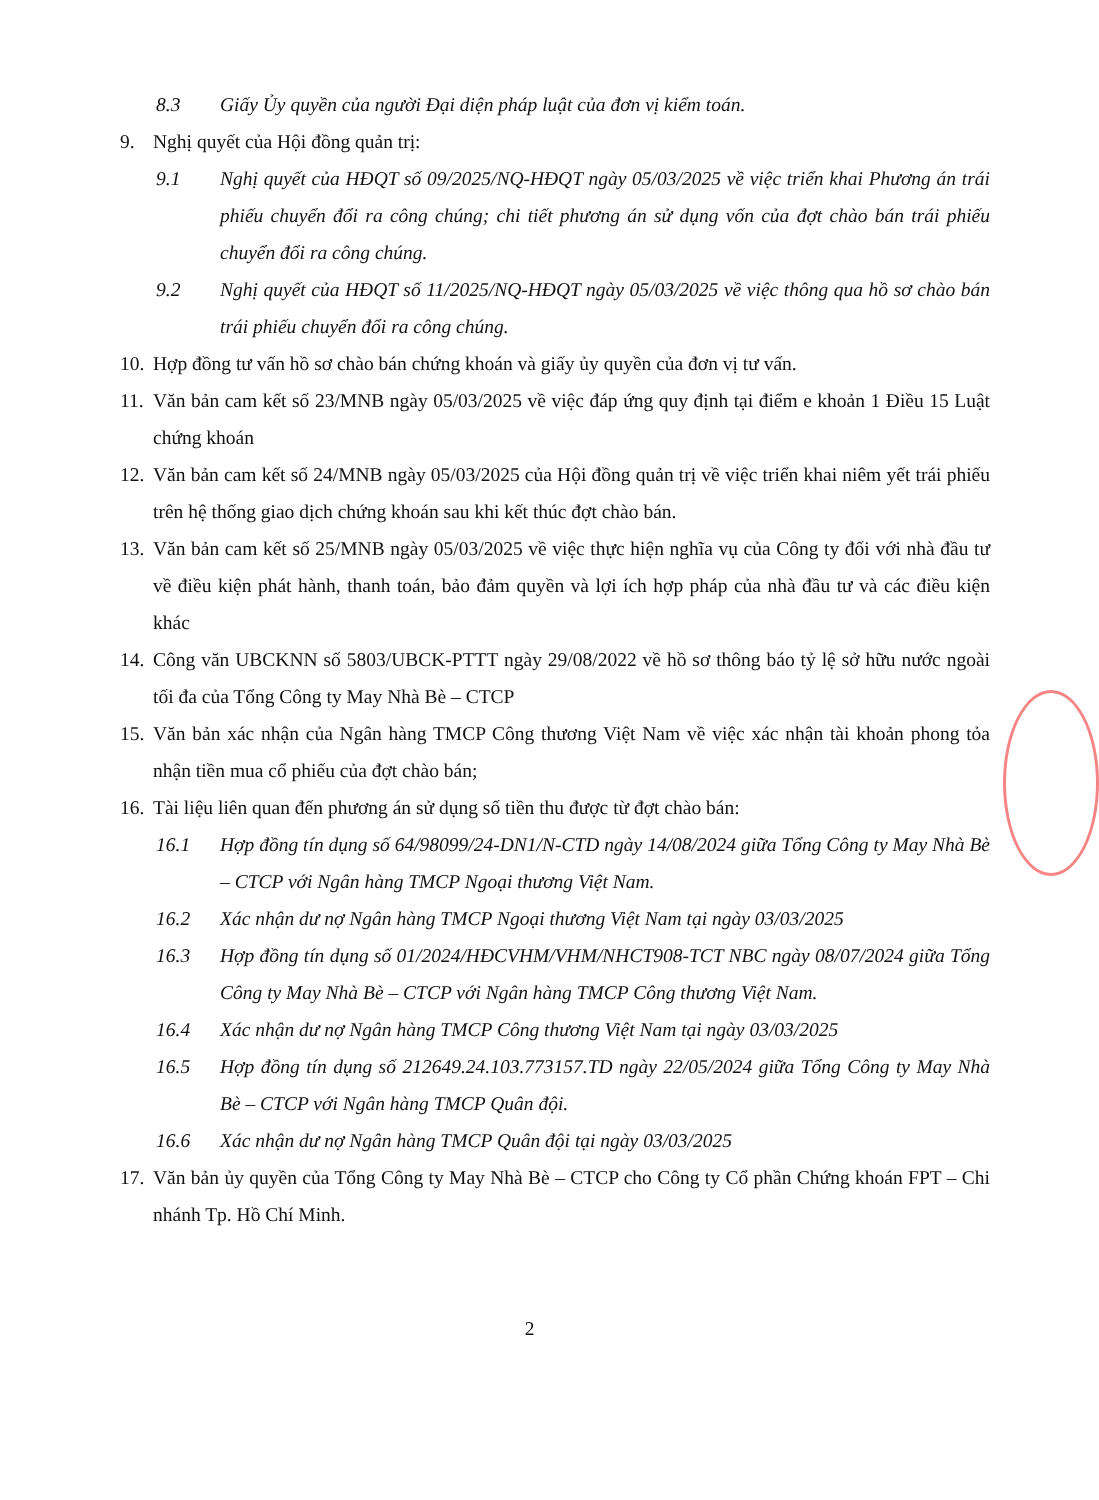8.3 Giấy Ủy quyền của người Đại diện pháp luật của đơn vị kiểm toán.
9. Nghị quyết của Hội đồng quản trị:
9.1 Nghị quyết của HĐQT số 09/2025/NQ-HĐQT ngày 05/03/2025 về việc triển khai Phương án trái phiếu chuyển đổi ra công chúng; chi tiết phương án sử dụng vốn của đợt chào bán trái phiếu chuyển đổi ra công chúng.
9.2 Nghị quyết của HĐQT số 11/2025/NQ-HĐQT ngày 05/03/2025 về việc thông qua hồ sơ chào bán trái phiếu chuyển đổi ra công chúng.
10. Hợp đồng tư vấn hồ sơ chào bán chứng khoán và giấy ủy quyền của đơn vị tư vấn.
11. Văn bản cam kết số 23/MNB ngày 05/03/2025 về việc đáp ứng quy định tại điểm e khoản 1 Điều 15 Luật chứng khoán
12. Văn bản cam kết số 24/MNB ngày 05/03/2025 của Hội đồng quản trị về việc triển khai niêm yết trái phiếu trên hệ thống giao dịch chứng khoán sau khi kết thúc đợt chào bán.
13. Văn bản cam kết số 25/MNB ngày 05/03/2025 về việc thực hiện nghĩa vụ của Công ty đối với nhà đầu tư về điều kiện phát hành, thanh toán, bảo đảm quyền và lợi ích hợp pháp của nhà đầu tư và các điều kiện khác
14. Công văn UBCKNN số 5803/UBCK-PTTT ngày 29/08/2022 về hồ sơ thông báo tỷ lệ sở hữu nước ngoài tối đa của Tổng Công ty May Nhà Bè – CTCP
15. Văn bản xác nhận của Ngân hàng TMCP Công thương Việt Nam về việc xác nhận tài khoản phong tỏa nhận tiền mua cổ phiếu của đợt chào bán;
16. Tài liệu liên quan đến phương án sử dụng số tiền thu được từ đợt chào bán:
16.1 Hợp đồng tín dụng số 64/98099/24-DN1/N-CTD ngày 14/08/2024 giữa Tổng Công ty May Nhà Bè – CTCP với Ngân hàng TMCP Ngoại thương Việt Nam.
16.2 Xác nhận dư nợ Ngân hàng TMCP Ngoại thương Việt Nam tại ngày 03/03/2025
16.3 Hợp đồng tín dụng số 01/2024/HĐCVHM/VHM/NHCT908-TCT NBC ngày 08/07/2024 giữa Tổng Công ty May Nhà Bè – CTCP với Ngân hàng TMCP Công thương Việt Nam.
16.4 Xác nhận dư nợ Ngân hàng TMCP Công thương Việt Nam tại ngày 03/03/2025
16.5 Hợp đồng tín dụng số 212649.24.103.773157.TD ngày 22/05/2024 giữa Tổng Công ty May Nhà Bè – CTCP với Ngân hàng TMCP Quân đội.
16.6 Xác nhận dư nợ Ngân hàng TMCP Quân đội tại ngày 03/03/2025
17. Văn bản ủy quyền của Tổng Công ty May Nhà Bè – CTCP cho Công ty Cổ phần Chứng khoán FPT – Chi nhánh Tp. Hồ Chí Minh.
2